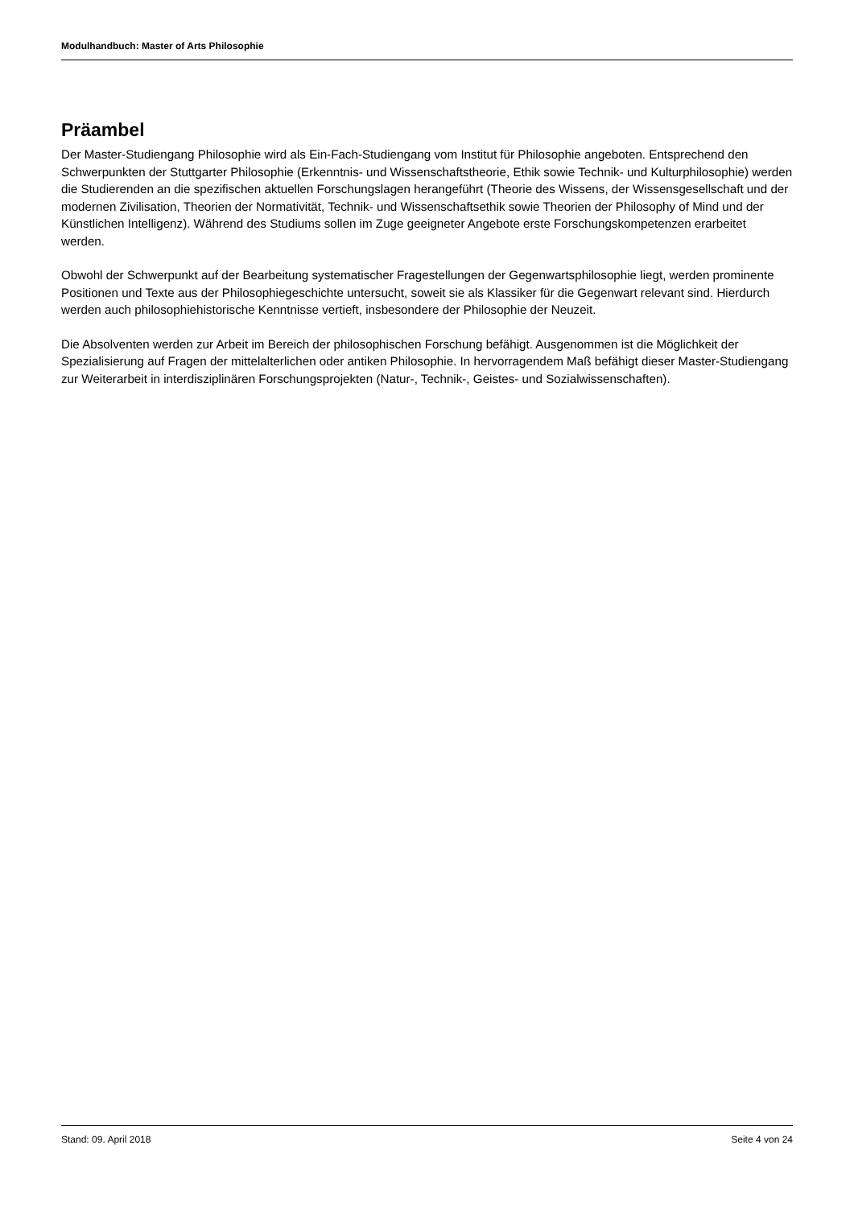Modulhandbuch: Master of Arts Philosophie
Präambel
Der Master-Studiengang Philosophie wird als Ein-Fach-Studiengang vom Institut für Philosophie angeboten. Entsprechend den Schwerpunkten der Stuttgarter Philosophie (Erkenntnis- und Wissenschaftstheorie, Ethik sowie Technik- und Kulturphilosophie) werden die Studierenden an die spezifischen aktuellen Forschungslagen herangeführt (Theorie des Wissens, der Wissensgesellschaft und der modernen Zivilisation, Theorien der Normativität, Technik- und Wissenschaftsethik sowie Theorien der Philosophy of Mind und der Künstlichen Intelligenz). Während des Studiums sollen im Zuge geeigneter Angebote erste Forschungskompetenzen erarbeitet werden.
Obwohl der Schwerpunkt auf der Bearbeitung systematischer Fragestellungen der Gegenwartsphilosophie liegt, werden prominente Positionen und Texte aus der Philosophiegeschichte untersucht, soweit sie als Klassiker für die Gegenwart relevant sind. Hierdurch werden auch philosophiehistorische Kenntnisse vertieft, insbesondere der Philosophie der Neuzeit.
Die Absolventen werden zur Arbeit im Bereich der philosophischen Forschung befähigt. Ausgenommen ist die Möglichkeit der Spezialisierung auf Fragen der mittelalterlichen oder antiken Philosophie. In hervorragendem Maß befähigt dieser Master-Studiengang zur Weiterarbeit in interdisziplinären Forschungsprojekten (Natur-, Technik-, Geistes- und Sozialwissenschaften).
Stand: 09. April 2018 Seite 4 von 24